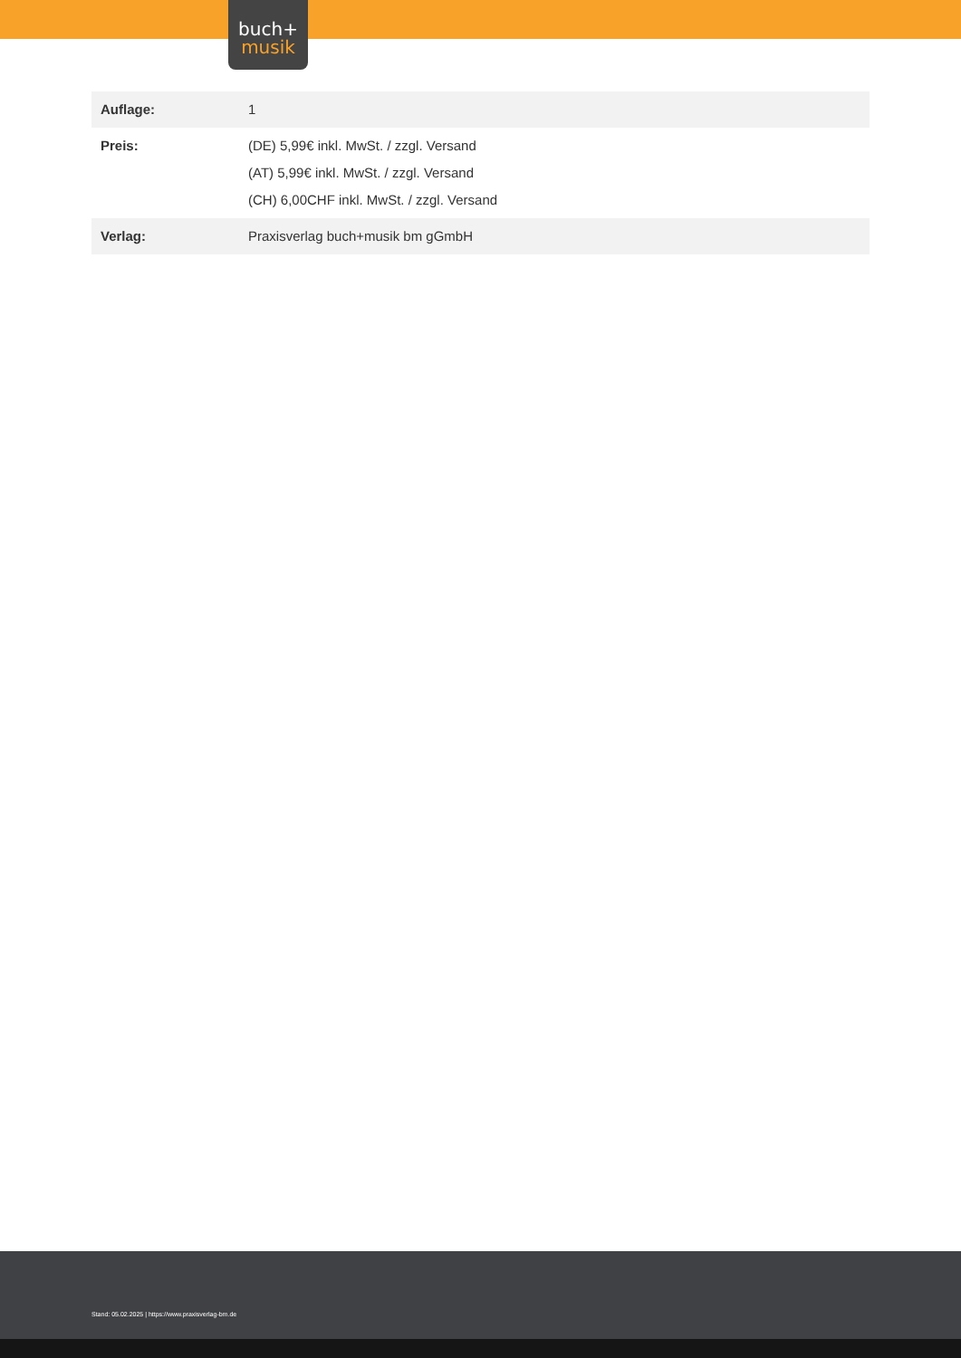buch+
musik
| Auflage: | 1 |
| Preis: | (DE) 5,99€ inkl. MwSt. / zzgl. Versand (AT) 5,99€ inkl. MwSt. / zzgl. Versand (CH) 6,00CHF inkl. MwSt. / zzgl. Versand |
| Verlag: | Praxisverlag buch+musik bm gGmbH |
Stand: 05.02.2025 | https://www.praxisverlag-bm.de